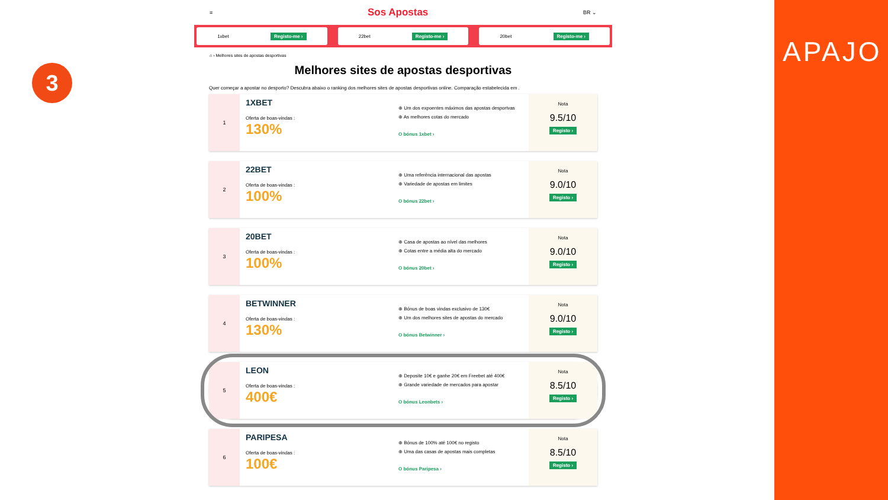3
APAJO
≡ Sos Apostas BR ⌄
1xbet Registo-me › 22bet Registo-me › 20bet Registo-me ›
⌂ › Melhores sites de apostas desportivas
Melhores sites de apostas desportivas
Quer começar a apostar no desporto? Descubra abaixo o ranking dos melhores sites de apostas desportivas online. Comparação estabelecida em .
1
1XBET
Oferta de boas-vindas :
130%
⊕ Um dos expoentes máximos das apostas desportvas
⊕ As melhores cotas do mercado
O bónus 1xbet ›
Nota
9.5/10
Registo ›
2
22BET
Oferta de boas-vindas :
100%
⊕ Uma referência internacional das apostas
⊕ Variedade de apostas em limites
O bónus 22bet ›
Nota
9.0/10
Registo ›
3
20BET
Oferta de boas-vindas :
100%
⊕ Casa de apostas ao nível das melhores
⊕ Cotas entre a média alta do mercado
O bónus 20bet ›
Nota
9.0/10
Registo ›
4
BETWINNER
Oferta de boas-vindas :
130%
⊕ Bónus de boas vindas exclusivo de 130€
⊕ Um dos melhores sites de apostas do mercado
O bónus Betwinner ›
Nota
9.0/10
Registo ›
5
LEON
Oferta de boas-vindas :
400€
⊕ Deposite 10€ e ganhe 20€ em Freebet até 400€
⊕ Grande variedade de mercados para apostar
O bónus Leonbets ›
Nota
8.5/10
Registo ›
6
PARIPESA
Oferta de boas-vindas :
100€
⊕ Bónus de 100% até 100€ no registo
⊕ Uma das casas de apostas mais completas
O bónus Paripesa ›
Nota
8.5/10
Registo ›